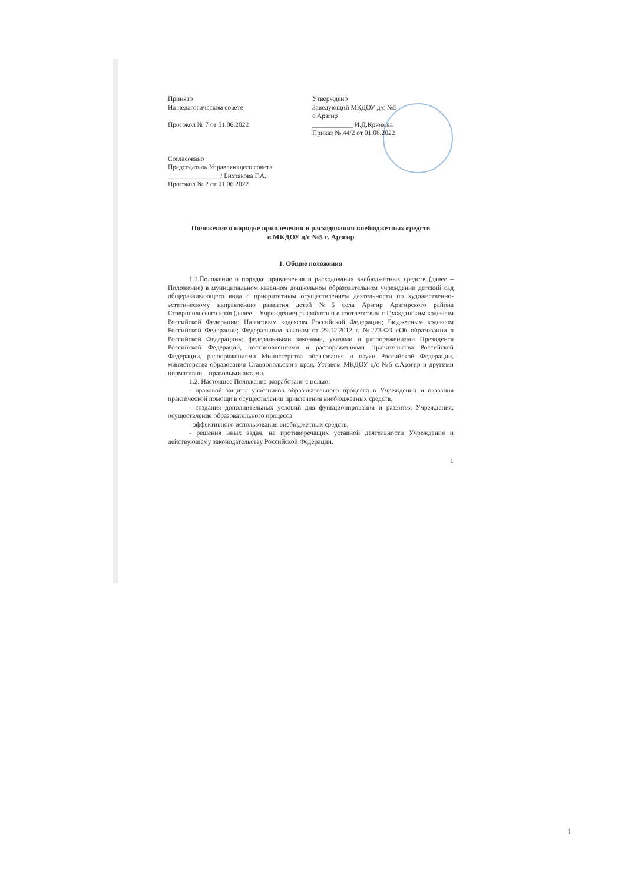Принято
На педагогическом совете
Протокол № 7 от 01.06.2022
Утверждено
Заведующий МКДОУ д/с №5
с.Арзгир
____________ И.Д.Крюкова
Приказ № 44/2 от 01.06.2022
Согласовано
Председатель Управляющего совета
_______________ / Бихтякова Г.А.
Протокол № 2 от 01.06.2022
Положение о порядке привлечения и расходования внебюджетных средств
в МКДОУ д/с №5 с. Арзгир
1. Общие положения
1.1.Положение о порядке привлечения и расходования внебюджетных средств (далее – Положение) в муниципальном казенном дошкольном образовательном учреждении детский сад общеразвивающего вида с приоритетным осуществлением деятельности по художественно-эстетическому направлению развития детей №5 села Арзгир Арзгирского района Ставропольского края (далее – Учреждение) разработано в соответствии с Гражданским кодексом Российской Федерации; Налоговым кодексом Российской Федерации; Бюджетным кодексом Российской Федерации; Федеральным законом от 29.12.2012 г. №273-ФЗ «Об образовании в Российской Федерации»; федеральными законами, указами и распоряжениями Президента Российской Федерации, постановлениями и распоряжениями Правительства Российской Федерации, распоряжениями Министерства образования и науки Российской Федерации, министерства образования Ставропольского края, Уставом МКДОУ д/с №5 с.Арзгир и другими нормативно – правовыми актами.
1.2. Настоящее Положение разработано с целью:
- правовой защиты участников образовательного процесса в Учреждении и оказания практической помощи в осуществлении привлечения внебюджетных средств;
- создания дополнительных условий для функционирования и развития Учреждения, осуществление образовательного процесса
- эффективного использования внебюджетных средств;
- решения иных задач, не противоречащих уставной деятельности Учреждения и действующему законодательству Российской Федерации.
1
1